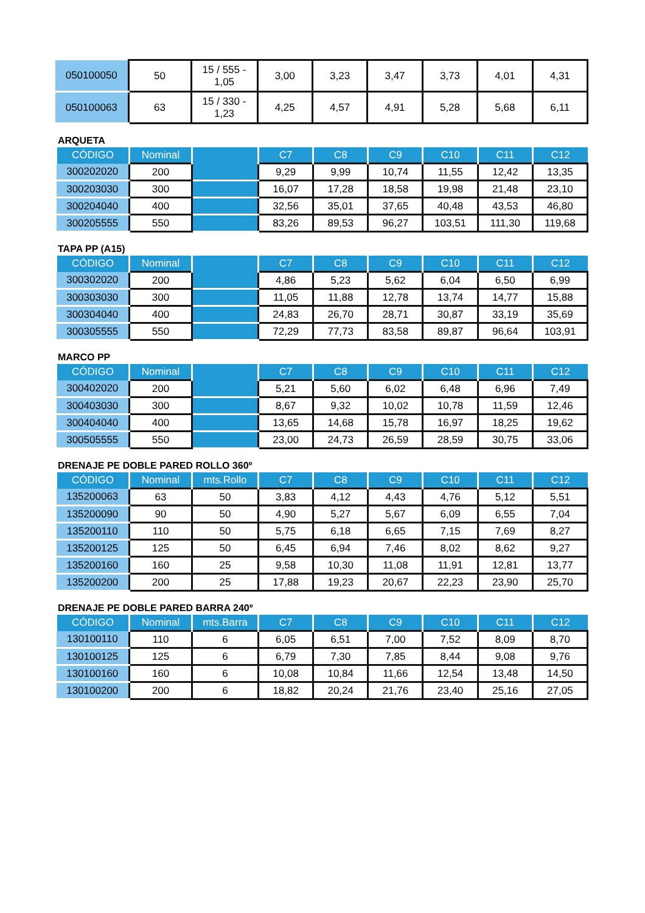| 050100050 | 50 | 15 / 555 - 1,05 | 3,00 | 3,23 | 3,47 | 3,73 | 4,01 | 4,31 |
| 050100063 | 63 | 15 / 330 - 1,23 | 4,25 | 4,57 | 4,91 | 5,28 | 5,68 | 6,11 |
ARQUETA
| CÓDIGO | Nominal | | C7 | C8 | C9 | C10 | C11 | C12 |
| --- | --- | --- | --- | --- | --- | --- | --- | --- |
| 300202020 | 200 | | 9,29 | 9,99 | 10,74 | 11,55 | 12,42 | 13,35 |
| 300203030 | 300 | | 16,07 | 17,28 | 18,58 | 19,98 | 21,48 | 23,10 |
| 300204040 | 400 | | 32,56 | 35,01 | 37,65 | 40,48 | 43,53 | 46,80 |
| 300205555 | 550 | | 83,26 | 89,53 | 96,27 | 103,51 | 111,30 | 119,68 |
TAPA PP (A15)
| CÓDIGO | Nominal | | C7 | C8 | C9 | C10 | C11 | C12 |
| --- | --- | --- | --- | --- | --- | --- | --- | --- |
| 300302020 | 200 | | 4,86 | 5,23 | 5,62 | 6,04 | 6,50 | 6,99 |
| 300303030 | 300 | | 11,05 | 11,88 | 12,78 | 13,74 | 14,77 | 15,88 |
| 300304040 | 400 | | 24,83 | 26,70 | 28,71 | 30,87 | 33,19 | 35,69 |
| 300305555 | 550 | | 72,29 | 77,73 | 83,58 | 89,87 | 96,64 | 103,91 |
MARCO PP
| CÓDIGO | Nominal | | C7 | C8 | C9 | C10 | C11 | C12 |
| --- | --- | --- | --- | --- | --- | --- | --- | --- |
| 300402020 | 200 | | 5,21 | 5,60 | 6,02 | 6,48 | 6,96 | 7,49 |
| 300403030 | 300 | | 8,67 | 9,32 | 10,02 | 10,78 | 11,59 | 12,46 |
| 300404040 | 400 | | 13,65 | 14,68 | 15,78 | 16,97 | 18,25 | 19,62 |
| 300505555 | 550 | | 23,00 | 24,73 | 26,59 | 28,59 | 30,75 | 33,06 |
DRENAJE PE DOBLE PARED ROLLO 360º
| CÓDIGO | Nominal | mts.Rollo | C7 | C8 | C9 | C10 | C11 | C12 |
| --- | --- | --- | --- | --- | --- | --- | --- | --- |
| 135200063 | 63 | 50 | 3,83 | 4,12 | 4,43 | 4,76 | 5,12 | 5,51 |
| 135200090 | 90 | 50 | 4,90 | 5,27 | 5,67 | 6,09 | 6,55 | 7,04 |
| 135200110 | 110 | 50 | 5,75 | 6,18 | 6,65 | 7,15 | 7,69 | 8,27 |
| 135200125 | 125 | 50 | 6,45 | 6,94 | 7,46 | 8,02 | 8,62 | 9,27 |
| 135200160 | 160 | 25 | 9,58 | 10,30 | 11,08 | 11,91 | 12,81 | 13,77 |
| 135200200 | 200 | 25 | 17,88 | 19,23 | 20,67 | 22,23 | 23,90 | 25,70 |
DRENAJE PE DOBLE PARED BARRA 240º
| CÓDIGO | Nominal | mts.Barra | C7 | C8 | C9 | C10 | C11 | C12 |
| --- | --- | --- | --- | --- | --- | --- | --- | --- |
| 130100110 | 110 | 6 | 6,05 | 6,51 | 7,00 | 7,52 | 8,09 | 8,70 |
| 130100125 | 125 | 6 | 6,79 | 7,30 | 7,85 | 8,44 | 9,08 | 9,76 |
| 130100160 | 160 | 6 | 10,08 | 10,84 | 11,66 | 12,54 | 13,48 | 14,50 |
| 130100200 | 200 | 6 | 18,82 | 20,24 | 21,76 | 23,40 | 25,16 | 27,05 |